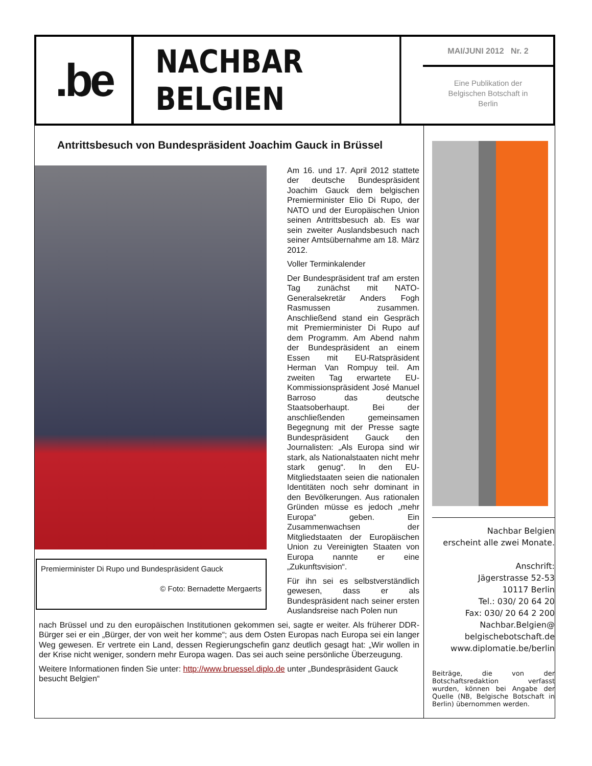.be
NACHBAR BELGIEN
MAI/JUNI 2012 Nr. 2
Eine Publikation der
Belgischen Botschaft in
Berlin
Antrittsbesuch von Bundespräsident Joachim Gauck in Brüssel
Premierminister Di Rupo und Bundespräsident Gauck
© Foto: Bernadette Mergaerts
Am 16. und 17. April 2012 stattete der deutsche Bundespräsident Joachim Gauck dem belgischen Premierminister Elio Di Rupo, der NATO und der Europäischen Union seinen Antrittsbesuch ab. Es war sein zweiter Auslandsbesuch nach seiner Amtsübernahme am 18. März 2012.
Voller Terminkalender
Der Bundespräsident traf am ersten Tag zunächst mit NATO-Generalsekretär Anders Fogh Rasmussen zusammen. Anschließend stand ein Gespräch mit Premierminister Di Rupo auf dem Programm. Am Abend nahm der Bundespräsident an einem Essen mit EU-Ratspräsident Herman Van Rompuy teil. Am zweiten Tag erwartete EU-Kommissionspräsident José Manuel Barroso das deutsche Staatsoberhaupt. Bei der anschließenden gemeinsamen Begegnung mit der Presse sagte Bundespräsident Gauck den Journalisten: „Als Europa sind wir stark, als Nationalstaaten nicht mehr stark genug“. In den EU-Mitgliedstaaten seien die nationalen Identitäten noch sehr dominant in den Bevölkerungen. Aus rationalen Gründen müsse es jedoch „mehr Europa“ geben. Ein Zusammenwachsen der Mitgliedstaaten der Europäischen Union zu Vereinigten Staaten von Europa nannte er eine „Zukunftsvision“.
Für ihn sei es selbstverständlich gewesen, dass er als Bundespräsident nach seiner ersten Auslandsreise nach Polen nun
nach Brüssel und zu den europäischen Institutionen gekommen sei, sagte er weiter. Als früherer DDR-Bürger sei er ein „Bürger, der von weit her komme“; aus dem Osten Europas nach Europa sei ein langer Weg gewesen. Er vertrete ein Land, dessen Regierungschefin ganz deutlich gesagt hat: „Wir wollen in der Krise nicht weniger, sondern mehr Europa wagen. Das sei auch seine persönliche Überzeugung.
Weitere Informationen finden Sie unter: http://www.bruessel.diplo.de unter „Bundespräsident Gauck besucht Belgien“
Nachbar Belgien
erscheint alle zwei Monate.
Anschrift:
Jägerstrasse 52-53
10117 Berlin
Tel.: 030/ 20 64 20
Fax: 030/ 20 64 2 200
Nachbar.Belgien@
belgischebotschaft.de
www.diplomatie.be/berlin
Beiträge, die von der Botschaftsredaktion verfasst wurden, können bei Angabe der Quelle (NB, Belgische Botschaft in Berlin) übernommen werden.